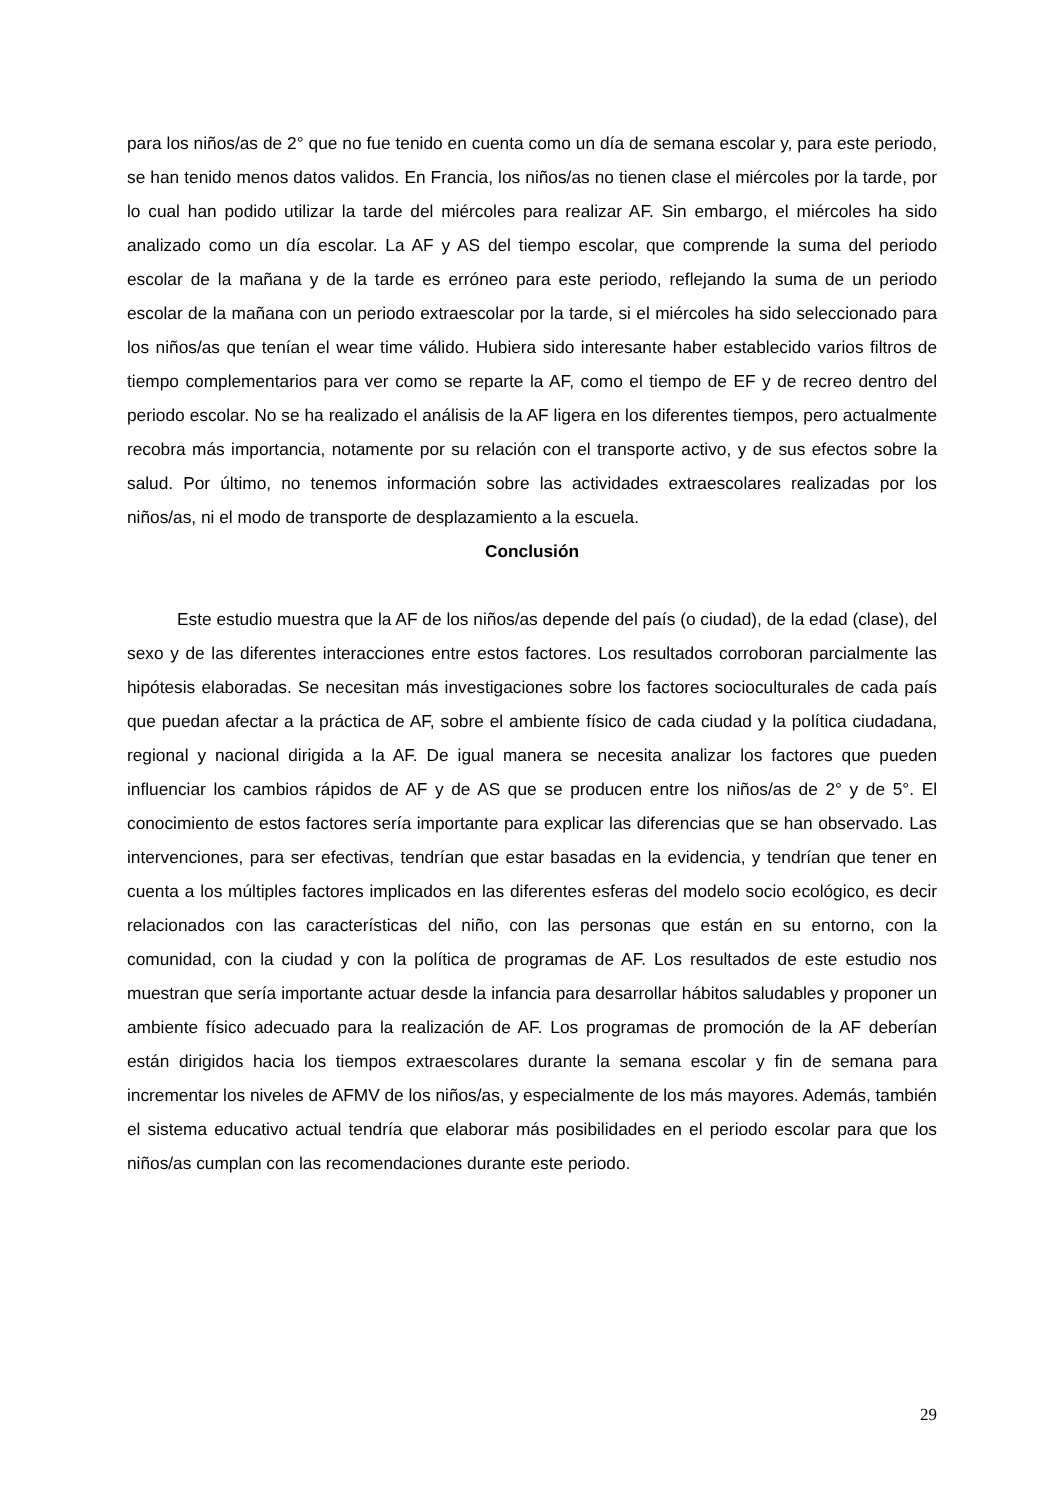para los niños/as de 2° que no fue tenido en cuenta como un día de semana escolar y, para este periodo, se han tenido menos datos validos. En Francia, los niños/as no tienen clase el miércoles por la tarde, por lo cual han podido utilizar la tarde del miércoles para realizar AF. Sin embargo, el miércoles ha sido analizado como un día escolar. La AF y AS del tiempo escolar, que comprende la suma del periodo escolar de la mañana y de la tarde es erróneo para este periodo, reflejando la suma de un periodo escolar de la mañana con un periodo extraescolar por la tarde, si el miércoles ha sido seleccionado para los niños/as que tenían el wear time válido. Hubiera sido interesante haber establecido varios filtros de tiempo complementarios para ver como se reparte la AF, como el tiempo de EF y de recreo dentro del periodo escolar. No se ha realizado el análisis de la AF ligera en los diferentes tiempos, pero actualmente recobra más importancia, notamente por su relación con el transporte activo, y de sus efectos sobre la salud. Por último, no tenemos información sobre las actividades extraescolares realizadas por los niños/as, ni el modo de transporte de desplazamiento a la escuela.
Conclusión
Este estudio muestra que la AF de los niños/as depende del país (o ciudad), de la edad (clase), del sexo y de las diferentes interacciones entre estos factores. Los resultados corroboran parcialmente las hipótesis elaboradas. Se necesitan más investigaciones sobre los factores socioculturales de cada país que puedan afectar a la práctica de AF, sobre el ambiente físico de cada ciudad y la política ciudadana, regional y nacional dirigida a la AF. De igual manera se necesita analizar los factores que pueden influenciar los cambios rápidos de AF y de AS que se producen entre los niños/as de 2° y de 5°. El conocimiento de estos factores sería importante para explicar las diferencias que se han observado. Las intervenciones, para ser efectivas, tendrían que estar basadas en la evidencia, y tendrían que tener en cuenta a los múltiples factores implicados en las diferentes esferas del modelo socio ecológico, es decir relacionados con las características del niño, con las personas que están en su entorno, con la comunidad, con la ciudad y con la política de programas de AF. Los resultados de este estudio nos muestran que sería importante actuar desde la infancia para desarrollar hábitos saludables y proponer un ambiente físico adecuado para la realización de AF. Los programas de promoción de la AF deberían están dirigidos hacia los tiempos extraescolares durante la semana escolar y fin de semana para incrementar los niveles de AFMV de los niños/as, y especialmente de los más mayores. Además, también el sistema educativo actual tendría que elaborar más posibilidades en el periodo escolar para que los niños/as cumplan con las recomendaciones durante este periodo.
29